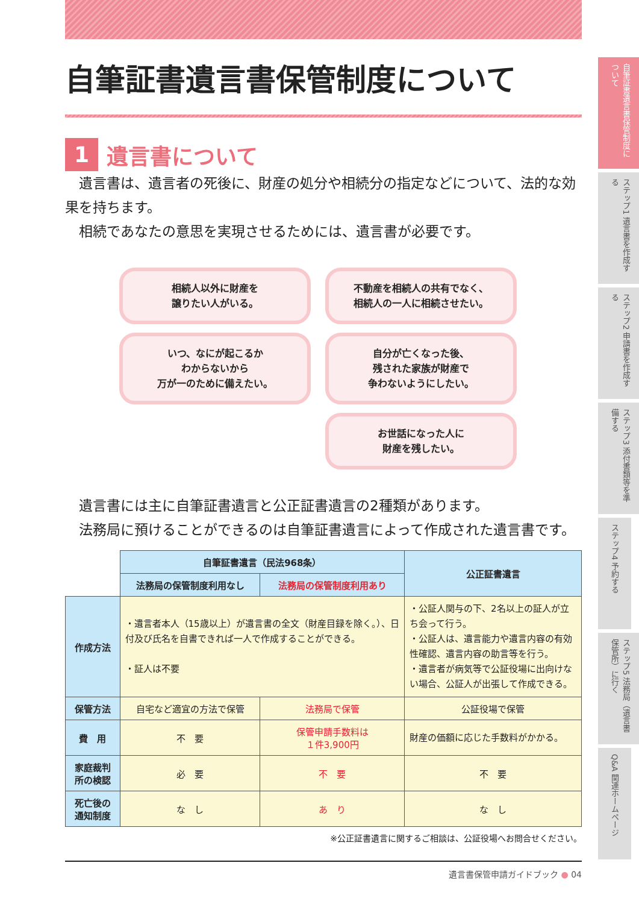自筆証書遺言書保管制度について
1 遺言書について
遺言書は、遺言者の死後に、財産の処分や相続分の指定などについて、法的な効果を持ちます。
相続であなたの意思を実現させるためには、遺言書が必要です。
相続人以外に財産を
譲りたい人がいる。
不動産を相続人の共有でなく、
相続人の一人に相続させたい。
いつ、なにが起こるか
わからないから
万が一のために備えたい。
自分が亡くなった後、
残された家族が財産で
争わないようにしたい。
お世話になった人に
財産を残したい。
遺言書には主に自筆証書遺言と公正証書遺言の2種類があります。
法務局に預けることができるのは自筆証書遺言によって作成された遺言書です。
| | 自筆証書遺言（民法968条） | | 公正証書遺言 |
| | 法務局の保管制度利用なし | 法務局の保管制度利用あり | |
| 作成方法 | ・遺言者本人（15歳以上）が遺言書の全文（財産目録を除く。）、日付及び氏名を自書できれば一人で作成することができる。 ・証人は不要 | | ・公証人関与の下、2名以上の証人が立ち会って行う。 ・公証人は、遺言能力や遺言内容の有効性確認、遺言内容の助言等を行う。 ・遺言者が病気等で公証役場に出向けない場合、公証人が出張して作成できる。 |
| 保管方法 | 自宅など適宜の方法で保管 | 法務局で保管 | 公証役場で保管 |
| 費 用 | 不 要 | 保管申請手数料は １件3,900円 | 財産の価額に応じた手数料がかかる。 |
| 家庭裁判所の検認 | 必 要 | 不 要 | 不 要 |
| 死亡後の通知制度 | な し | あ り | な し |
※公正証書遺言に関するご相談は、公証役場へお問合せください。
遺言書保管申請ガイドブック ● 04
自筆証書遺言書保管制度について
ステップ1 遺言書を作成する
ステップ2 申請書を作成する
ステップ3 添付書類等を準備する
ステップ4 予約する
ステップ5 法務局（遺言書保管所）に行く
Q&A 関連ホームページ